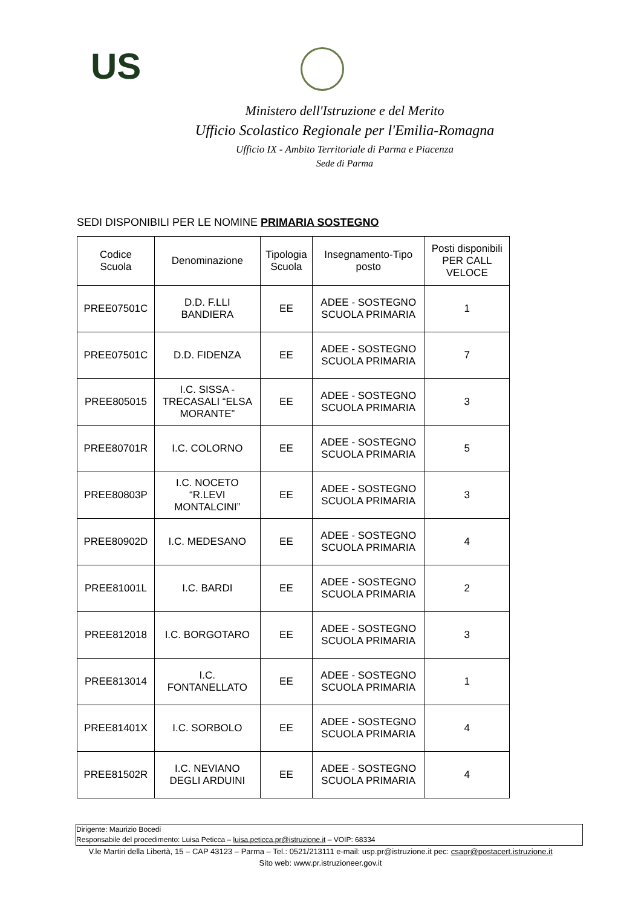US
Ministero dell'Istruzione e del Merito
Ufficio Scolastico Regionale per l'Emilia-Romagna
Ufficio IX - Ambito Territoriale di Parma e Piacenza
Sede di Parma
SEDI DISPONIBILI PER LE NOMINE PRIMARIA SOSTEGNO
| Codice Scuola | Denominazione | Tipologia Scuola | Insegnamento-Tipo posto | Posti disponibili PER CALL VELOCE |
| --- | --- | --- | --- | --- |
| PREE07501C | D.D. F.LLI BANDIERA | EE | ADEE - SOSTEGNO SCUOLA PRIMARIA | 1 |
| PREE07501C | D.D. FIDENZA | EE | ADEE - SOSTEGNO SCUOLA PRIMARIA | 7 |
| PREE805015 | I.C. SISSA - TRECASALI “ELSA MORANTE” | EE | ADEE - SOSTEGNO SCUOLA PRIMARIA | 3 |
| PREE80701R | I.C. COLORNO | EE | ADEE - SOSTEGNO SCUOLA PRIMARIA | 5 |
| PREE80803P | I.C. NOCETO “R.LEVI MONTALCINI” | EE | ADEE - SOSTEGNO SCUOLA PRIMARIA | 3 |
| PREE80902D | I.C. MEDESANO | EE | ADEE - SOSTEGNO SCUOLA PRIMARIA | 4 |
| PREE81001L | I.C. BARDI | EE | ADEE - SOSTEGNO SCUOLA PRIMARIA | 2 |
| PREE812018 | I.C. BORGOTARO | EE | ADEE - SOSTEGNO SCUOLA PRIMARIA | 3 |
| PREE813014 | I.C. FONTANELLATO | EE | ADEE - SOSTEGNO SCUOLA PRIMARIA | 1 |
| PREE81401X | I.C. SORBOLO | EE | ADEE - SOSTEGNO SCUOLA PRIMARIA | 4 |
| PREE81502R | I.C. NEVIANO DEGLI ARDUINI | EE | ADEE - SOSTEGNO SCUOLA PRIMARIA | 4 |
Dirigente: Maurizio Bocedi
Responsabile del procedimento: Luisa Peticca – luisa.peticca.pr@istruzione.it – VOIP: 68334
V.le Martiri della Libertà, 15 – CAP 43123 – Parma – Tel.: 0521/213111 e-mail: usp.pr@istruzione.it pec: csapr@postacert.istruzione.it
Sito web: www.pr.istruzioneer.gov.it